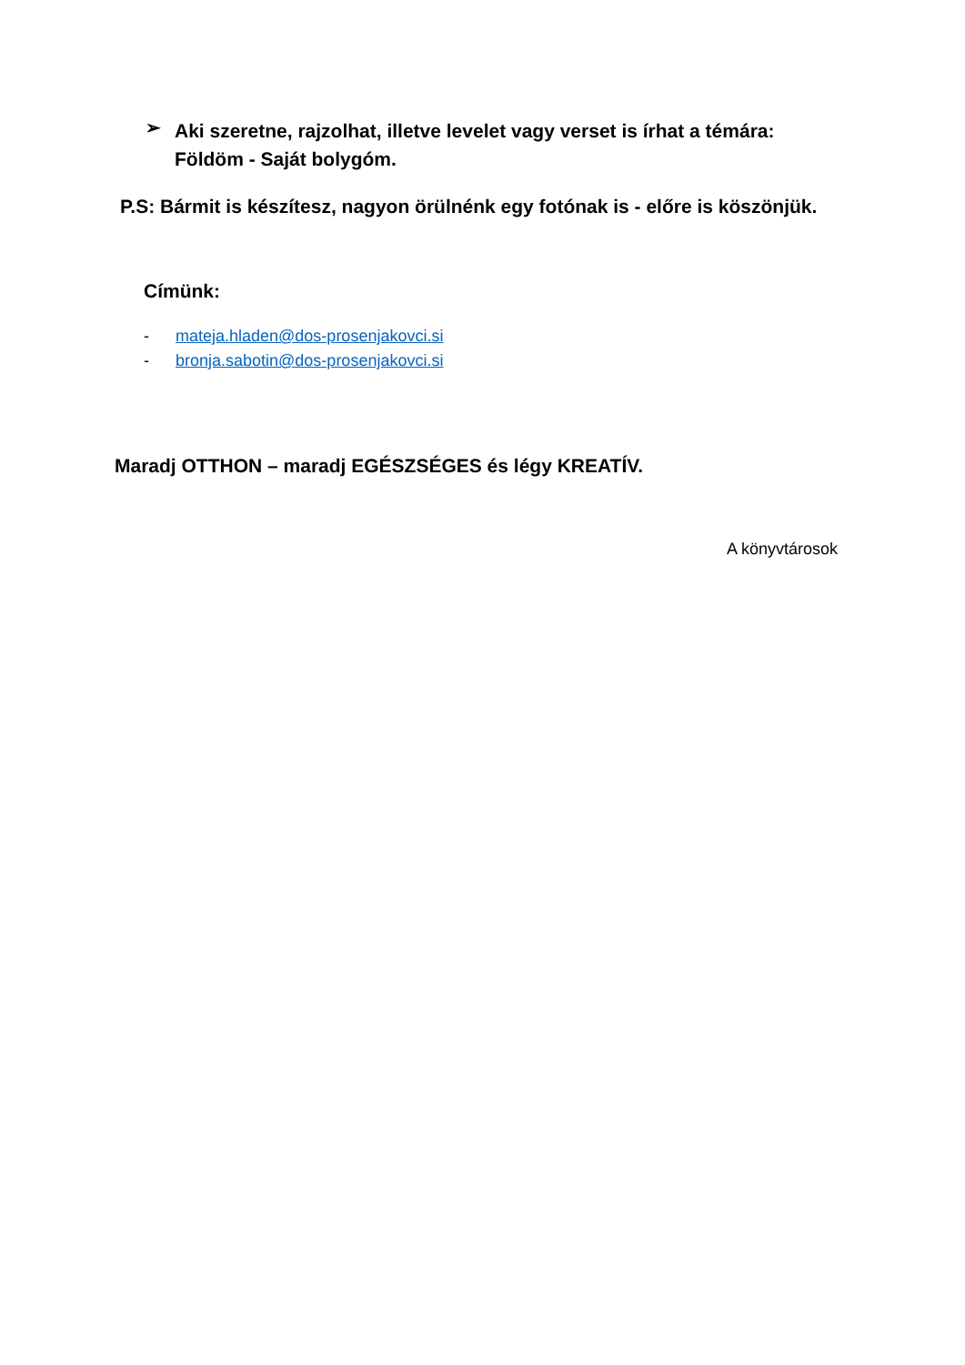➢
Aki szeretne, rajzolhat, illetve levelet vagy verset is írhat a témára:
Földöm - Saját bolygóm.
P.S: Bármit is készítesz, nagyon örülnénk egy fotónak is - előre is köszönjük.
Címünk:
- mateja.hladen@dos-prosenjakovci.si
- bronja.sabotin@dos-prosenjakovci.si
Maradj OTTHON – maradj EGÉSZSÉGES és légy KREATÍV.
A könyvtárosok